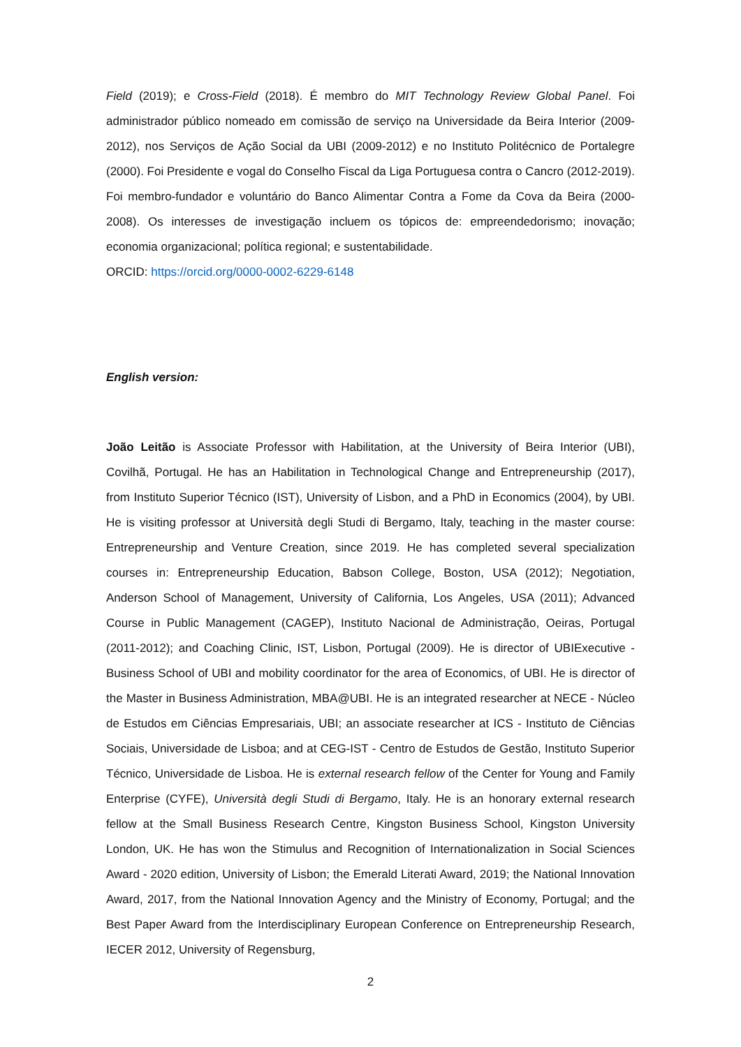Field (2019); e Cross-Field (2018). É membro do MIT Technology Review Global Panel. Foi administrador público nomeado em comissão de serviço na Universidade da Beira Interior (2009-2012), nos Serviços de Ação Social da UBI (2009-2012) e no Instituto Politécnico de Portalegre (2000). Foi Presidente e vogal do Conselho Fiscal da Liga Portuguesa contra o Cancro (2012-2019). Foi membro-fundador e voluntário do Banco Alimentar Contra a Fome da Cova da Beira (2000-2008). Os interesses de investigação incluem os tópicos de: empreendedorismo; inovação; economia organizacional; política regional; e sustentabilidade.
ORCID: https://orcid.org/0000-0002-6229-6148
English version:
João Leitão is Associate Professor with Habilitation, at the University of Beira Interior (UBI), Covilhã, Portugal. He has an Habilitation in Technological Change and Entrepreneurship (2017), from Instituto Superior Técnico (IST), University of Lisbon, and a PhD in Economics (2004), by UBI. He is visiting professor at Università degli Studi di Bergamo, Italy, teaching in the master course: Entrepreneurship and Venture Creation, since 2019. He has completed several specialization courses in: Entrepreneurship Education, Babson College, Boston, USA (2012); Negotiation, Anderson School of Management, University of California, Los Angeles, USA (2011); Advanced Course in Public Management (CAGEP), Instituto Nacional de Administração, Oeiras, Portugal (2011-2012); and Coaching Clinic, IST, Lisbon, Portugal (2009). He is director of UBIExecutive - Business School of UBI and mobility coordinator for the area of Economics, of UBI. He is director of the Master in Business Administration, MBA@UBI. He is an integrated researcher at NECE - Núcleo de Estudos em Ciências Empresariais, UBI; an associate researcher at ICS - Instituto de Ciências Sociais, Universidade de Lisboa; and at CEG-IST - Centro de Estudos de Gestão, Instituto Superior Técnico, Universidade de Lisboa. He is external research fellow of the Center for Young and Family Enterprise (CYFE), Università degli Studi di Bergamo, Italy. He is an honorary external research fellow at the Small Business Research Centre, Kingston Business School, Kingston University London, UK. He has won the Stimulus and Recognition of Internationalization in Social Sciences Award - 2020 edition, University of Lisbon; the Emerald Literati Award, 2019; the National Innovation Award, 2017, from the National Innovation Agency and the Ministry of Economy, Portugal; and the Best Paper Award from the Interdisciplinary European Conference on Entrepreneurship Research, IECER 2012, University of Regensburg,
2